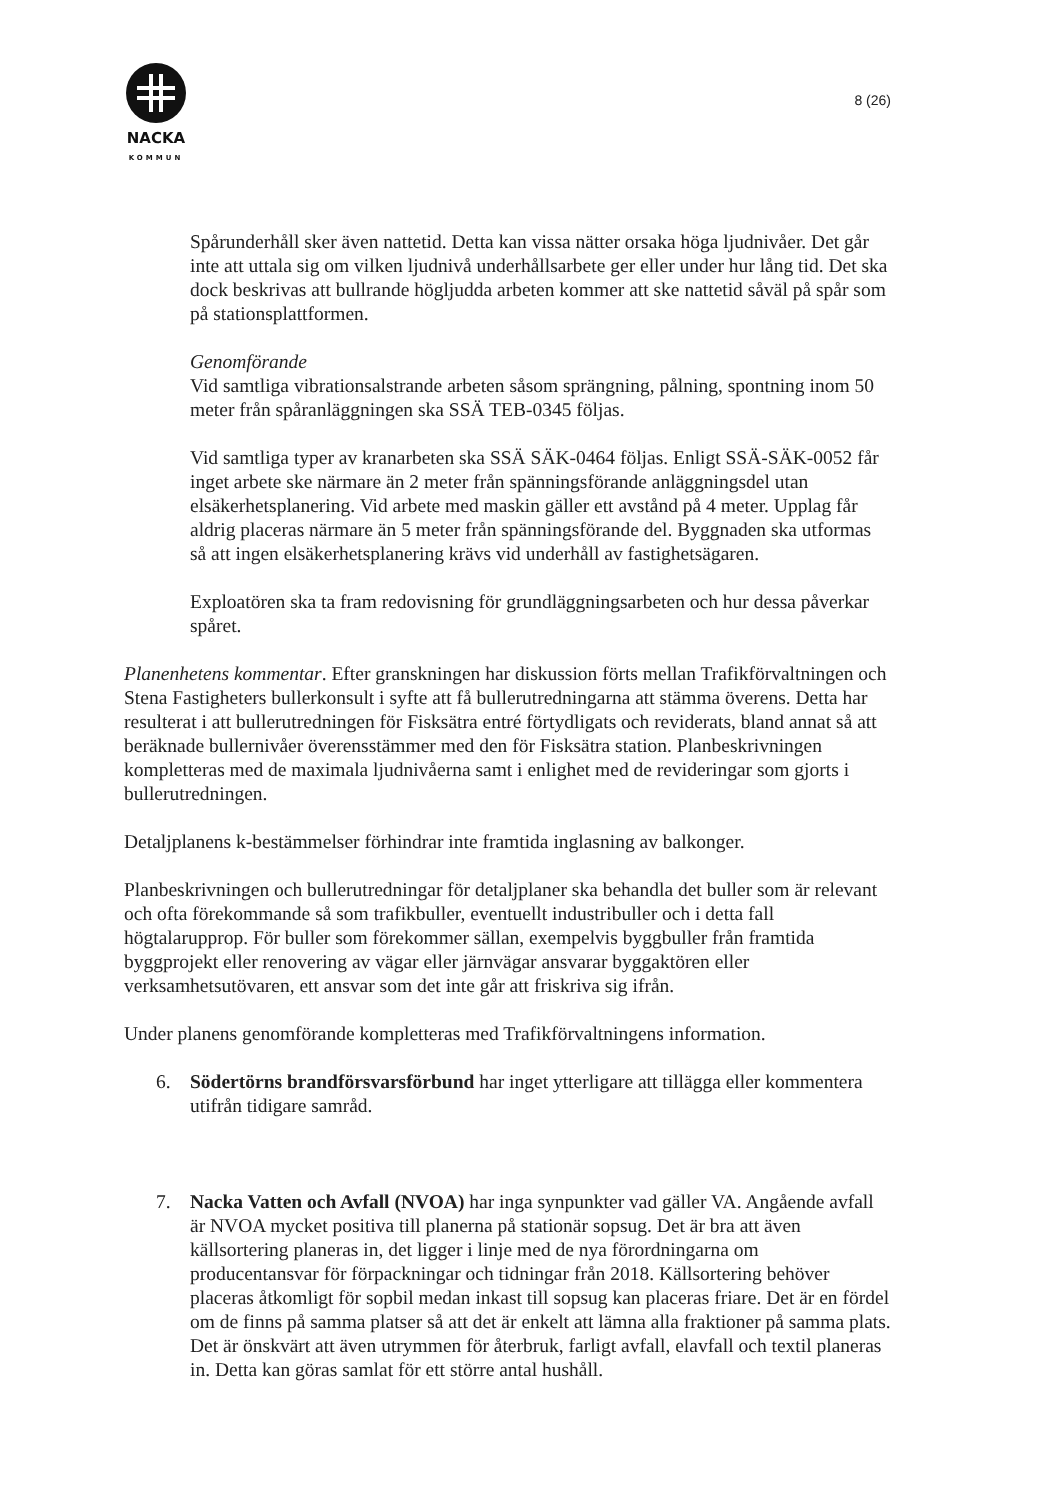NACKA
KOMMUN
8 (26)
Spårunderhåll sker även nattetid. Detta kan vissa nätter orsaka höga ljudnivåer. Det går inte att uttala sig om vilken ljudnivå underhållsarbete ger eller under hur lång tid. Det ska dock beskrivas att bullrande högljudda arbeten kommer att ske nattetid såväl på spår som på stationsplattformen.
Genomförande
Vid samtliga vibrationsalstrande arbeten såsom sprängning, pålning, spontning inom 50 meter från spåranläggningen ska SSÄ TEB-0345 följas.
Vid samtliga typer av kranarbeten ska SSÄ SÄK-0464 följas. Enligt SSÄ-SÄK-0052 får inget arbete ske närmare än 2 meter från spänningsförande anläggningsdel utan elsäkerhetsplanering. Vid arbete med maskin gäller ett avstånd på 4 meter. Upplag får aldrig placeras närmare än 5 meter från spänningsförande del. Byggnaden ska utformas så att ingen elsäkerhetsplanering krävs vid underhåll av fastighetsägaren.
Exploatören ska ta fram redovisning för grundläggningsarbeten och hur dessa påverkar spåret.
Planenhetens kommentar. Efter granskningen har diskussion förts mellan Trafikförvaltningen och Stena Fastigheters bullerkonsult i syfte att få bullerutredningarna att stämma överens. Detta har resulterat i att bullerutredningen för Fisksätra entré förtydligats och reviderats, bland annat så att beräknade bullernivåer överensstämmer med den för Fisksätra station. Planbeskrivningen kompletteras med de maximala ljudnivåerna samt i enlighet med de revideringar som gjorts i bullerutredningen.
Detaljplanens k-bestämmelser förhindrar inte framtida inglasning av balkonger.
Planbeskrivningen och bullerutredningar för detaljplaner ska behandla det buller som är relevant och ofta förekommande så som trafikbuller, eventuellt industribuller och i detta fall högtalarupprop. För buller som förekommer sällan, exempelvis byggbuller från framtida byggprojekt eller renovering av vägar eller järnvägar ansvarar byggaktören eller verksamhetsutövaren, ett ansvar som det inte går att friskriva sig ifrån.
Under planens genomförande kompletteras med Trafikförvaltningens information.
6. Södertörns brandförsvarsförbund har inget ytterligare att tillägga eller kommentera utifrån tidigare samråd.
7. Nacka Vatten och Avfall (NVOA) har inga synpunkter vad gäller VA. Angående avfall är NVOA mycket positiva till planerna på stationär sopsug. Det är bra att även källsortering planeras in, det ligger i linje med de nya förordningarna om producentansvar för förpackningar och tidningar från 2018. Källsortering behöver placeras åtkomligt för sopbil medan inkast till sopsug kan placeras friare. Det är en fördel om de finns på samma platser så att det är enkelt att lämna alla fraktioner på samma plats. Det är önskvärt att även utrymmen för återbruk, farligt avfall, elavfall och textil planeras in. Detta kan göras samlat för ett större antal hushåll.